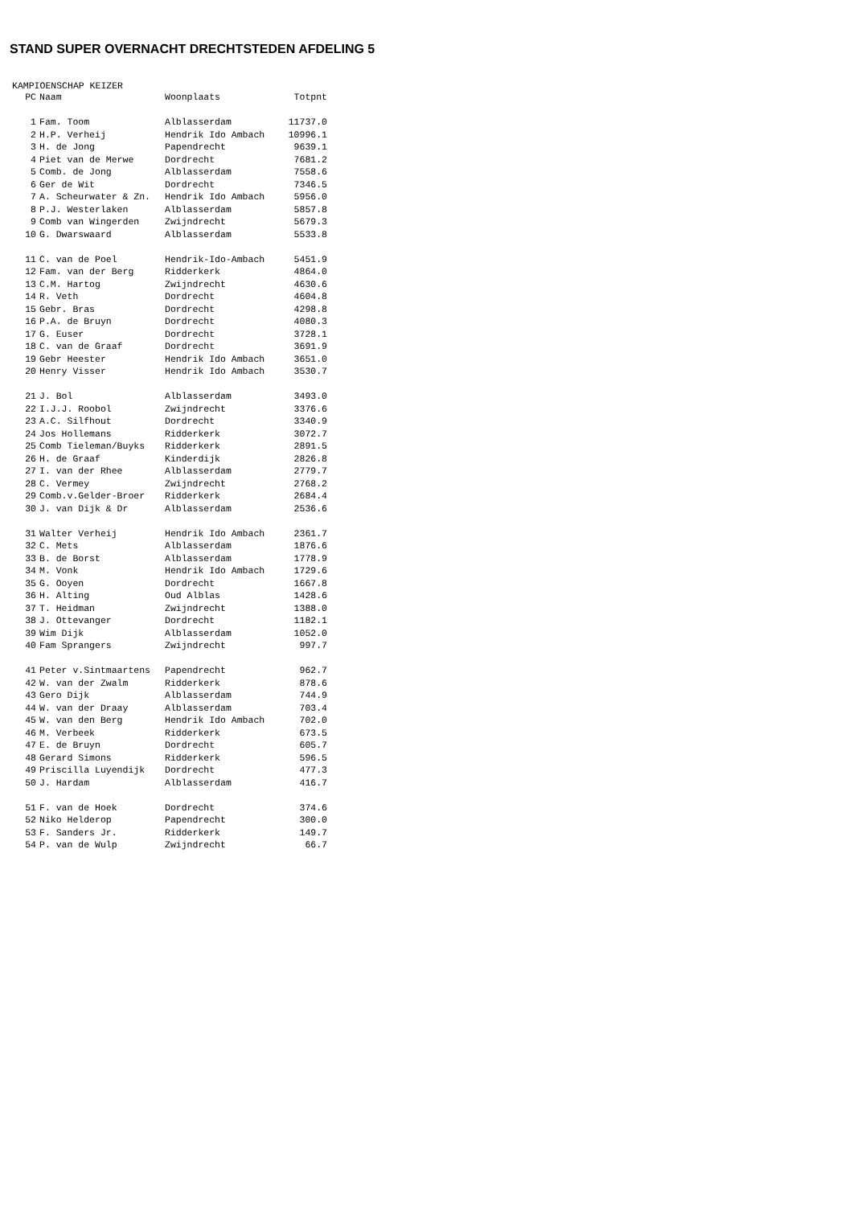STAND SUPER OVERNACHT DRECHTSTEDEN AFDELING 5
KAMPIOENSCHAP KEIZER
| PC | Naam | Woonplaats | Totpnt |
| --- | --- | --- | --- |
| 1 | Fam. Toom | Alblasserdam | 11737.0 |
| 2 | H.P. Verheij | Hendrik Ido Ambach | 10996.1 |
| 3 | H. de Jong | Papendrecht | 9639.1 |
| 4 | Piet van de Merwe | Dordrecht | 7681.2 |
| 5 | Comb. de Jong | Alblasserdam | 7558.6 |
| 6 | Ger de Wit | Dordrecht | 7346.5 |
| 7 | A. Scheurwater & Zn. | Hendrik Ido Ambach | 5956.0 |
| 8 | P.J. Westerlaken | Alblasserdam | 5857.8 |
| 9 | Comb van Wingerden | Zwijndrecht | 5679.3 |
| 10 | G. Dwarswaard | Alblasserdam | 5533.8 |
| 11 | C. van de Poel | Hendrik-Ido-Ambach | 5451.9 |
| 12 | Fam. van der Berg | Ridderkerk | 4864.0 |
| 13 | C.M. Hartog | Zwijndrecht | 4630.6 |
| 14 | R. Veth | Dordrecht | 4604.8 |
| 15 | Gebr. Bras | Dordrecht | 4298.8 |
| 16 | P.A. de Bruyn | Dordrecht | 4080.3 |
| 17 | G. Euser | Dordrecht | 3728.1 |
| 18 | C. van de Graaf | Dordrecht | 3691.9 |
| 19 | Gebr Heester | Hendrik Ido Ambach | 3651.0 |
| 20 | Henry Visser | Hendrik Ido Ambach | 3530.7 |
| 21 | J. Bol | Alblasserdam | 3493.0 |
| 22 | I.J.J. Roobol | Zwijndrecht | 3376.6 |
| 23 | A.C. Silfhout | Dordrecht | 3340.9 |
| 24 | Jos Hollemans | Ridderkerk | 3072.7 |
| 25 | Comb Tieleman/Buyks | Ridderkerk | 2891.5 |
| 26 | H. de Graaf | Kinderdijk | 2826.8 |
| 27 | I. van der Rhee | Alblasserdam | 2779.7 |
| 28 | C. Vermey | Zwijndrecht | 2768.2 |
| 29 | Comb.v.Gelder-Broer | Ridderkerk | 2684.4 |
| 30 | J. van Dijk & Dr | Alblasserdam | 2536.6 |
| 31 | Walter Verheij | Hendrik Ido Ambach | 2361.7 |
| 32 | C. Mets | Alblasserdam | 1876.6 |
| 33 | B. de Borst | Alblasserdam | 1778.9 |
| 34 | M. Vonk | Hendrik Ido Ambach | 1729.6 |
| 35 | G. Ooyen | Dordrecht | 1667.8 |
| 36 | H. Alting | Oud Alblas | 1428.6 |
| 37 | T. Heidman | Zwijndrecht | 1388.0 |
| 38 | J. Ottevanger | Dordrecht | 1182.1 |
| 39 | Wim Dijk | Alblasserdam | 1052.0 |
| 40 | Fam Sprangers | Zwijndrecht | 997.7 |
| 41 | Peter v.Sintmaartens | Papendrecht | 962.7 |
| 42 | W. van der Zwalm | Ridderkerk | 878.6 |
| 43 | Gero Dijk | Alblasserdam | 744.9 |
| 44 | W. van der Draay | Alblasserdam | 703.4 |
| 45 | W. van den Berg | Hendrik Ido Ambach | 702.0 |
| 46 | M. Verbeek | Ridderkerk | 673.5 |
| 47 | E. de Bruyn | Dordrecht | 605.7 |
| 48 | Gerard Simons | Ridderkerk | 596.5 |
| 49 | Priscilla Luyendijk | Dordrecht | 477.3 |
| 50 | J. Hardam | Alblasserdam | 416.7 |
| 51 | F. van de Hoek | Dordrecht | 374.6 |
| 52 | Niko Helderop | Papendrecht | 300.0 |
| 53 | F. Sanders Jr. | Ridderkerk | 149.7 |
| 54 | P. van de Wulp | Zwijndrecht | 66.7 |